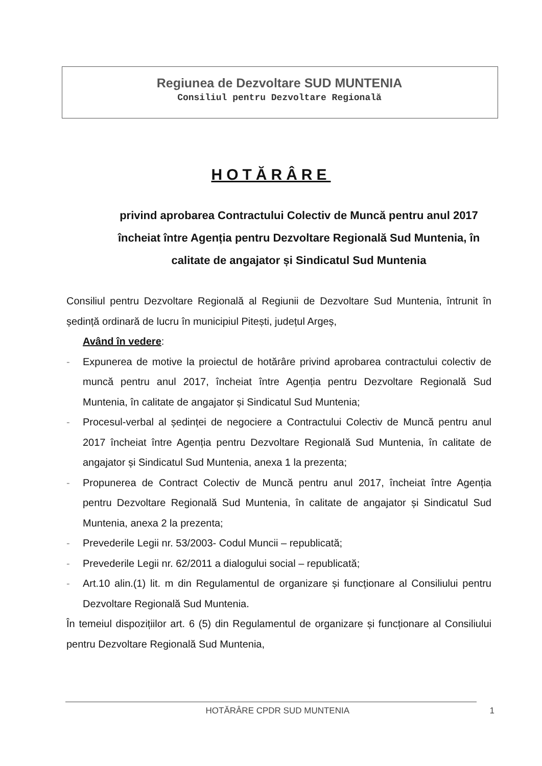Regiunea de Dezvoltare SUD MUNTENIA
Consiliul pentru Dezvoltare Regională
HOTĂRÂRE
privind aprobarea Contractului Colectiv de Muncă pentru anul 2017 încheiat între Agenția pentru Dezvoltare Regională Sud Muntenia, în calitate de angajator și Sindicatul Sud Muntenia
Consiliul pentru Dezvoltare Regională al Regiunii de Dezvoltare Sud Muntenia, întrunit în ședință ordinară de lucru în municipiul Pitești, județul Argeș,
Având în vedere:
- Expunerea de motive la proiectul de hotărâre privind aprobarea contractului colectiv de muncă pentru anul 2017, încheiat între Agenția pentru Dezvoltare Regională Sud Muntenia, în calitate de angajator și Sindicatul Sud Muntenia;
- Procesul-verbal al ședinței de negociere a Contractului Colectiv de Muncă pentru anul 2017 încheiat între Agenția pentru Dezvoltare Regională Sud Muntenia, în calitate de angajator și Sindicatul Sud Muntenia, anexa 1 la prezenta;
- Propunerea de Contract Colectiv de Muncă pentru anul 2017, încheiat între Agenția pentru Dezvoltare Regională Sud Muntenia, în calitate de angajator și Sindicatul Sud Muntenia, anexa 2 la prezenta;
- Prevederile Legii nr. 53/2003- Codul Muncii – republicată;
- Prevederile Legii nr. 62/2011 a dialogului social – republicată;
- Art.10 alin.(1) lit. m din Regulamentul de organizare și funcționare al Consiliului pentru Dezvoltare Regională Sud Muntenia.
În temeiul dispozițiilor art. 6 (5) din Regulamentul de organizare și funcționare al Consiliului pentru Dezvoltare Regională Sud Muntenia,
HOTĂRÂRE CPDR SUD MUNTENIA 1